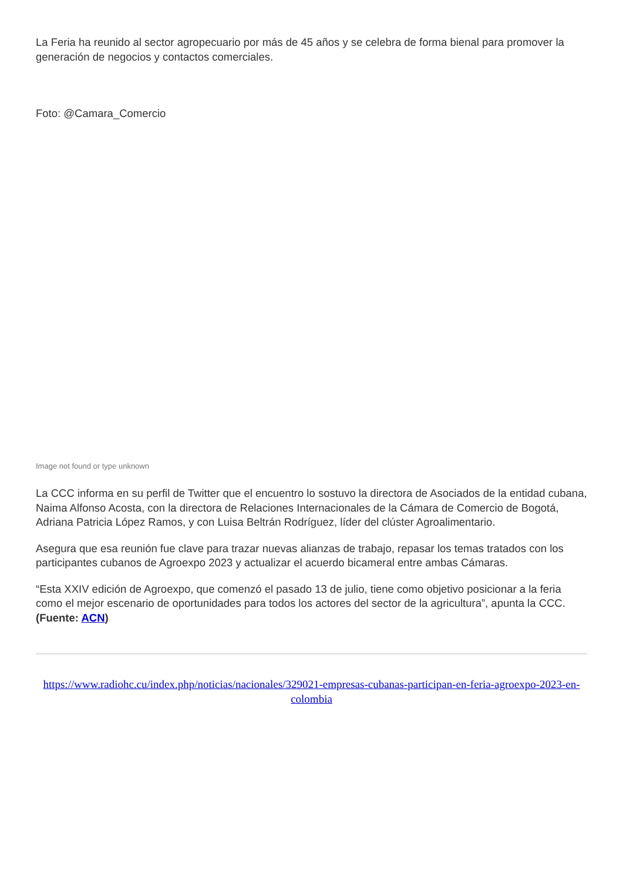La Feria ha reunido al sector agropecuario por más de 45 años y se celebra de forma bienal para promover la generación de negocios y contactos comerciales.
Foto: @Camara_Comercio
Image not found or type unknown
La CCC informa en su perfil de Twitter que el encuentro lo sostuvo la directora de Asociados de la entidad cubana, Naima Alfonso Acosta, con la directora de Relaciones Internacionales de la Cámara de Comercio de Bogotá, Adriana Patricia López Ramos, y con Luisa Beltrán Rodríguez, líder del clúster Agroalimentario.
Asegura que esa reunión fue clave para trazar nuevas alianzas de trabajo, repasar los temas tratados con los participantes cubanos de Agroexpo 2023 y actualizar el acuerdo bicameral entre ambas Cámaras.
“Esta XXIV edición de Agroexpo, que comenzó el pasado 13 de julio, tiene como objetivo posicionar a la feria como el mejor escenario de oportunidades para todos los actores del sector de la agricultura”, apunta la CCC. (Fuente: ACN)
https://www.radiohc.cu/index.php/noticias/nacionales/329021-empresas-cubanas-participan-en-feria-agroexpo-2023-en-colombia